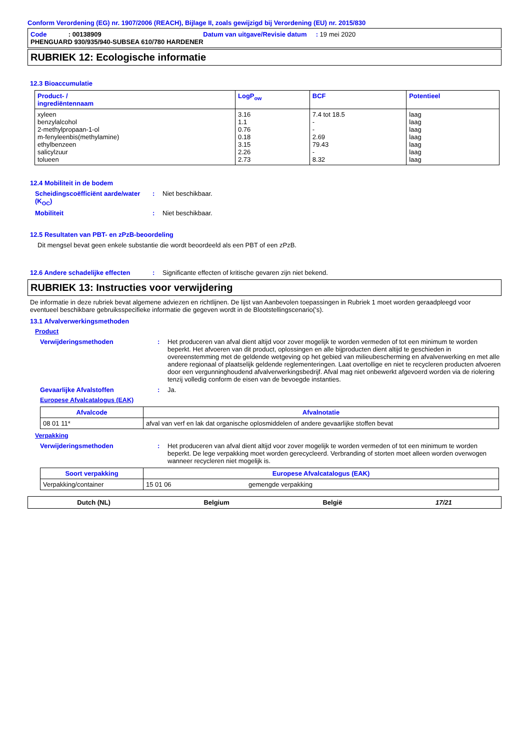Conform Verordening (EG) nr. 1907/2006 (REACH), Bijlage II, zoals gewijzigd bij Verordening (EU) nr. 2015/830
Code : 00138909 Datum van uitgave/Revisie datum : 19 mei 2020
PHENGUARD 930/935/940-SUBSEA 610/780 HARDENER
RUBRIEK 12: Ecologische informatie
12.3 Bioaccumulatie
| Product- / ingrediëntennaam | LogP<sub>ow</sub> | BCF | Potentieel |
| --- | --- | --- | --- |
| xyleen benzylalcohol 2-methylpropaan-1-ol m-fenyleenbis(methylamine) ethylbenzeen salicylzuur tolueen | 3.16 1.1 0.76 0.18 3.15 2.26 2.73 | 7.4 tot 18.5 - - 2.69 79.43 - 8.32 | laag laag laag laag laag laag laag |
12.4 Mobiliteit in de bodem
Scheidingscoëfficiënt aarde/water (K<sub>OC</sub>)
: Niet beschikbaar.
Mobiliteit : Niet beschikbaar.
12.5 Resultaten van PBT- en zPzB-beoordeling
Dit mengsel bevat geen enkele substantie die wordt beoordeeld als een PBT of een zPzB.
12.6 Andere schadelijke effecten
: Significante effecten of kritische gevaren zijn niet bekend.
RUBRIEK 13: Instructies voor verwijdering
De informatie in deze rubriek bevat algemene adviezen en richtlijnen. De lijst van Aanbevolen toepassingen in Rubriek 1 moet worden geraadpleegd voor eventueel beschikbare gebruiksspecifieke informatie die gegeven wordt in de Blootstellingscenario('s).
13.1 Afvalverwerkingsmethoden
Product
Verwijderingsmethoden : Het produceren van afval dient altijd voor zover mogelijk te worden vermeden of tot een minimum te worden beperkt. Het afvoeren van dit product, oplossingen en alle bijproducten dient altijd te geschieden in overeenstemming met de geldende wetgeving op het gebied van milieubescherming en afvalverwerking en met alle andere regionaal of plaatselijk geldende reglementeringen. Laat overtollige en niet te recycleren producten afvoeren door een vergunninghoudend afvalverwerkingsbedrijf. Afval mag niet onbewerkt afgevoerd worden via de riolering tenzij volledig conform de eisen van de bevoegde instanties.
Gevaarlijke Afvalstoffen : Ja.
Europese Afvalcatalogus (EAK)
| Afvalcode | Afvalnotatie |
| --- | --- |
| 08 01 11* | afval van verf en lak dat organische oplosmiddelen of andere gevaarlijke stoffen bevat |
Verpakking
Verwijderingsmethoden : Het produceren van afval dient altijd voor zover mogelijk te worden vermeden of tot een minimum te worden beperkt. De lege verpakking moet worden gerecycleerd. Verbranding of storten moet alleen worden overwogen wanneer recycleren niet mogelijk is.
| Soort verpakking | Europese Afvalcatalogus (EAK) | |
| --- | --- | --- |
| Verpakking/container | 15 01 06 | gemengde verpakking |
Dutch (NL) Belgium België 17/21